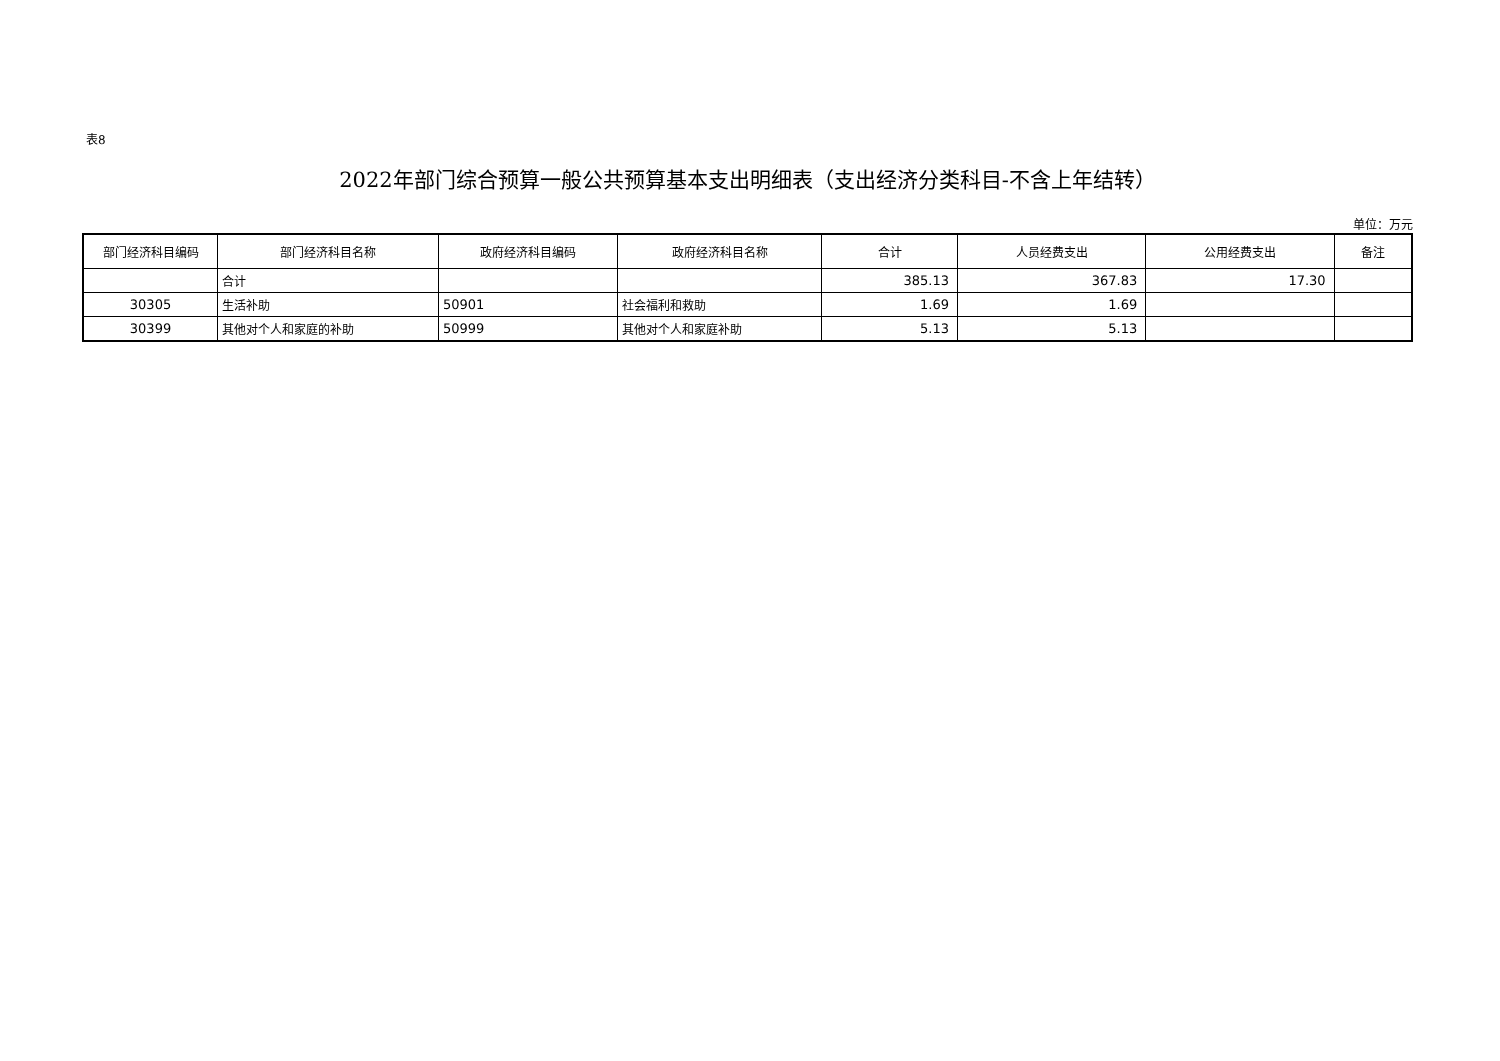表8
2022年部门综合预算一般公共预算基本支出明细表（支出经济分类科目-不含上年结转）
单位：万元
| 部门经济科目编码 | 部门经济科目名称 | 政府经济科目编码 | 政府经济科目名称 | 合计 | 人员经费支出 | 公用经费支出 | 备注 |
| --- | --- | --- | --- | --- | --- | --- | --- |
| | 合计 | | | 385.13 | 367.83 | 17.30 | |
| 30305 | 生活补助 | 50901 | 社会福利和救助 | 1.69 | 1.69 | | |
| 30399 | 其他对个人和家庭的补助 | 50999 | 其他对个人和家庭补助 | 5.13 | 5.13 | | |